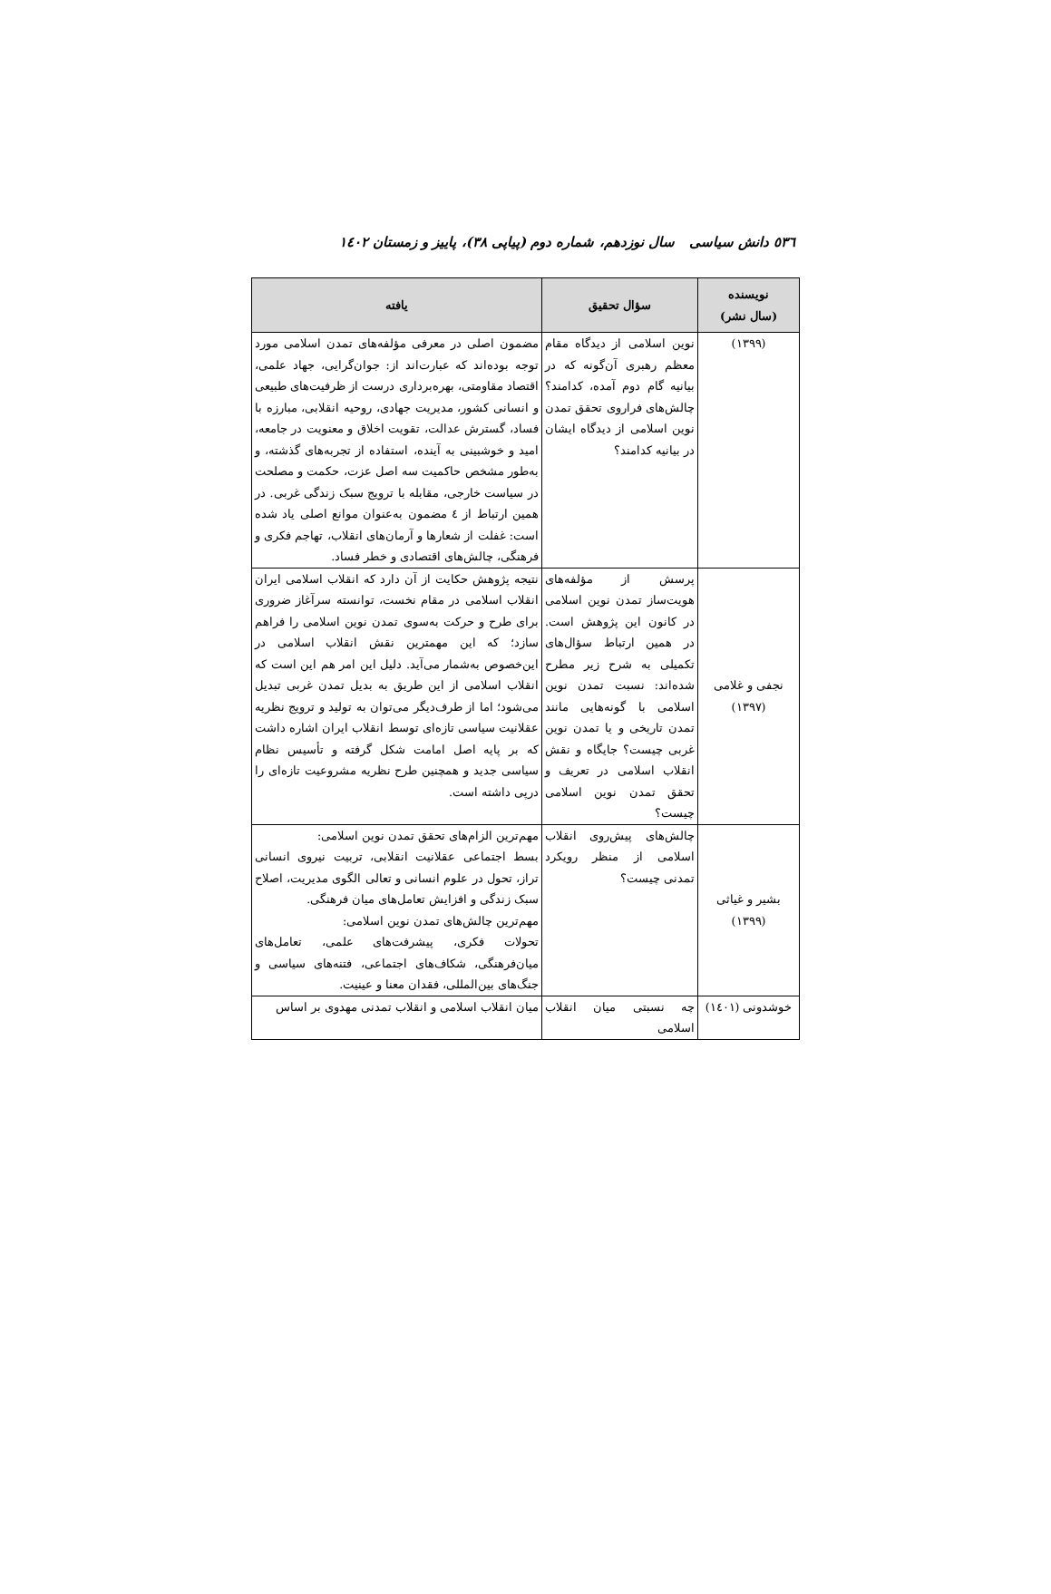٥٣٦ دانش سیاسی سال نوزدهم، شماره دوم (پیاپی ٣٨)، پاییز و زمستان ١٤٠٢
| نویسنده (سال نشر) | سؤال تحقیق | یافته |
| --- | --- | --- |
| (١٣٩٩) | نوین اسلامی از دیدگاه مقام معظم رهبری آن‌گونه که در بیانیه گام دوم آمده، کدامند؟ چالش‌های فراروی تحقق تمدن نوین اسلامی از دیدگاه ایشان در بیانیه کدامند؟ | مضمون اصلی در معرفی مؤلفه‌های تمدن اسلامی مورد توجه بوده‌اند که عبارت‌اند از: جوان‌گرایی، جهاد علمی، اقتصاد مقاومتی، بهره‌برداری درست از ظرفیت‌های طبیعی و انسانی کشور، مدیریت جهادی، روحیه انقلابی، مبارزه با فساد، گسترش عدالت، تقویت اخلاق و معنویت در جامعه، امید و خوشبینی به آینده، استفاده از تجربه‌های گذشته، و به‌طور مشخص حاکمیت سه اصل عزت، حکمت و مصلحت در سیاست خارجی، مقابله با ترویج سبک زندگی غربی. در همین ارتباط از ٤ مضمون به‌عنوان موانع اصلی یاد شده است: غفلت از شعارها و آرمان‌های انقلاب، تهاجم فکری و فرهنگی، چالش‌های اقتصادی و خطر فساد. |
| نجفی و غلامی (١٣٩٧) | پرسش از مؤلفه‌های هویت‌ساز تمدن نوین اسلامی در کانون این پژوهش است. در همین ارتباط سؤال‌های تکمیلی به شرح زیر مطرح شده‌اند: نسبت تمدن نوین اسلامی با گونه‌هایی مانند تمدن تاریخی و یا تمدن نوین غربی چیست؟ جایگاه و نقش انقلاب اسلامی در تعریف و تحقق تمدن نوین اسلامی چیست؟ | نتیجه پژوهش حکایت از آن دارد که انقلاب اسلامی ایران انقلاب اسلامی در مقام نخست، توانسته سرآغاز ضروری برای طرح و حرکت به‌سوی تمدن نوین اسلامی را فراهم سازد؛ که این مهمترین نقش انقلاب اسلامی در این‌خصوص به‌شمار می‌آید. دلیل این امر هم این است که انقلاب اسلامی از این طریق به بدیل تمدن غربی تبدیل می‌شود؛ اما از طرف‌دیگر می‌توان به تولید و ترویج نظریه عقلانیت سیاسی تازه‌ای توسط انقلاب ایران اشاره داشت که بر پایه اصل امامت شکل گرفته و تأسیس نظام سیاسی جدید و همچنین طرح نظریه مشروعیت تازه‌ای را درپی داشته است. |
| بشیر و غیاثی (١٣٩٩) | چالش‌های پیش‌روی انقلاب اسلامی از منظر رویکرد تمدنی چیست؟ | مهم‌ترین الزام‌های تحقق تمدن نوین اسلامی: بسط اجتماعی عقلانیت انقلابی، تربیت نیروی انسانی تراز، تحول در علوم انسانی و تعالی الگوی مدیریت، اصلاح سبک زندگی و افزایش تعامل‌های میان فرهنگی. مهم‌ترین چالش‌های تمدن نوین اسلامی: تحولات فکری، پیشرفت‌های علمی، تعامل‌های میان‌فرهنگی، شکاف‌های اجتماعی، فتنه‌های سیاسی و جنگ‌های بین‌المللی، فقدان معنا و عینیت. |
| خوشدونی (١٤٠١) | چه نسبتی میان انقلاب اسلامی | میان انقلاب اسلامی و انقلاب تمدنی مهدوی بر اساس |